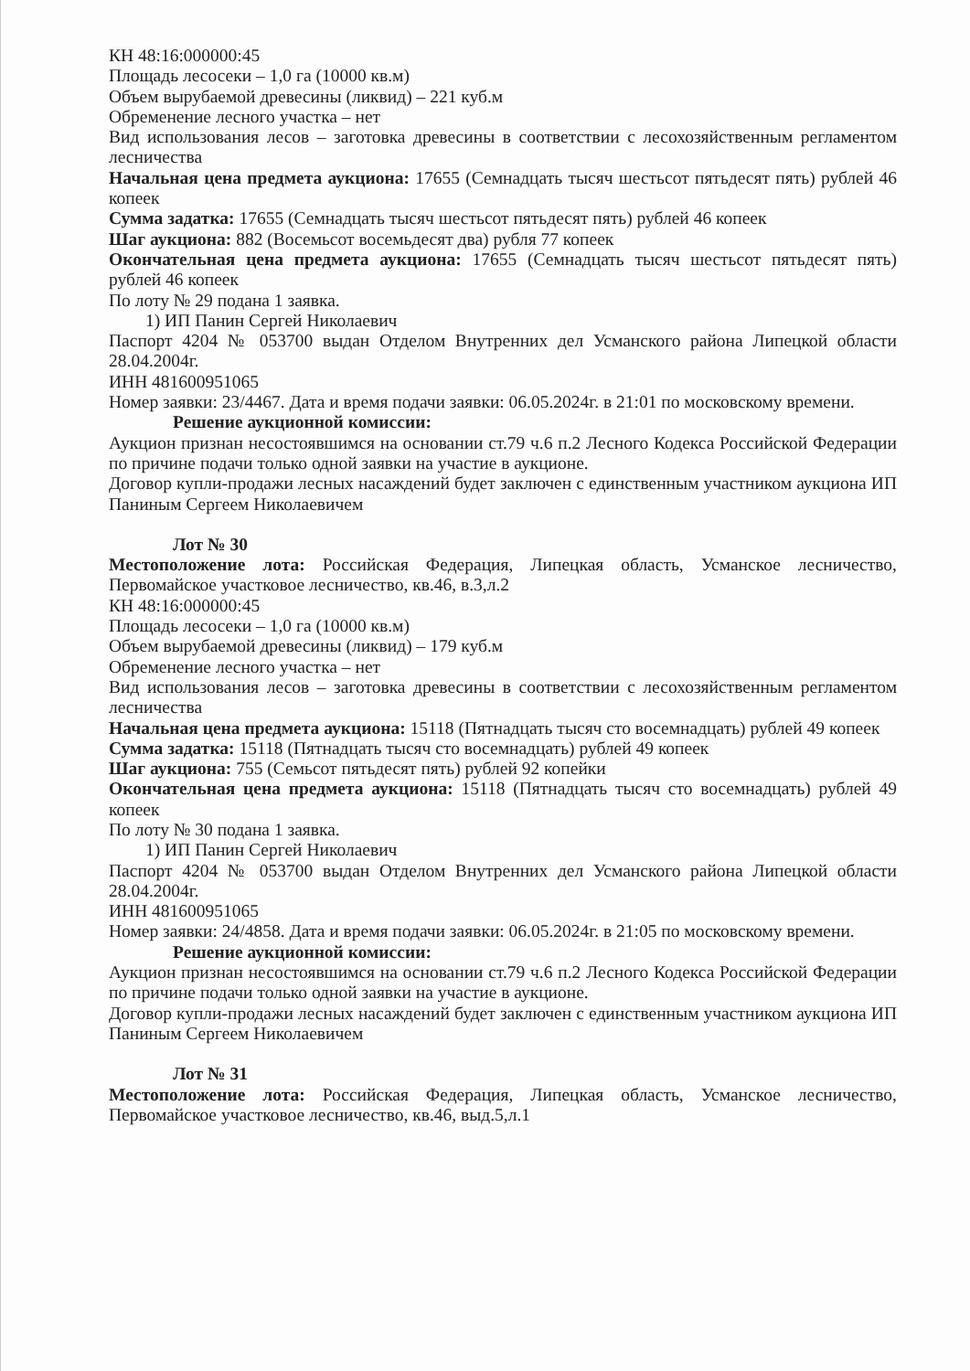КН 48:16:000000:45
Площадь лесосеки – 1,0 га (10000 кв.м)
Объем вырубаемой древесины (ликвид) – 221 куб.м
Обременение лесного участка – нет
Вид использования лесов – заготовка древесины в соответствии с лесохозяйственным регламентом лесничества
Начальная цена предмета аукциона: 17655 (Семнадцать тысяч шестьсот пятьдесят пять) рублей 46 копеек
Сумма задатка: 17655 (Семнадцать тысяч шестьсот пятьдесят пять) рублей 46 копеек
Шаг аукциона: 882 (Восемьсот восемьдесят два) рубля 77 копеек
Окончательная цена предмета аукциона: 17655 (Семнадцать тысяч шестьсот пятьдесят пять) рублей 46 копеек
По лоту № 29 подана 1 заявка.
1) ИП Панин Сергей Николаевич
Паспорт 4204 № 053700 выдан Отделом Внутренних дел Усманского района Липецкой области 28.04.2004г.
ИНН 481600951065
Номер заявки: 23/4467. Дата и время подачи заявки: 06.05.2024г. в 21:01 по московскому времени.
Решение аукционной комиссии:
Аукцион признан несостоявшимся на основании ст.79 ч.6 п.2 Лесного Кодекса Российской Федерации по причине подачи только одной заявки на участие в аукционе.
Договор купли-продажи лесных насаждений будет заключен с единственным участником аукциона ИП Паниным Сергеем Николаевичем
Лот № 30
Местоположение лота: Российская Федерация, Липецкая область, Усманское лесничество, Первомайское участковое лесничество, кв.46, в.3,л.2
КН 48:16:000000:45
Площадь лесосеки – 1,0 га (10000 кв.м)
Объем вырубаемой древесины (ликвид) – 179 куб.м
Обременение лесного участка – нет
Вид использования лесов – заготовка древесины в соответствии с лесохозяйственным регламентом лесничества
Начальная цена предмета аукциона: 15118 (Пятнадцать тысяч сто восемнадцать) рублей 49 копеек
Сумма задатка: 15118 (Пятнадцать тысяч сто восемнадцать) рублей 49 копеек
Шаг аукциона: 755 (Семьсот пятьдесят пять) рублей 92 копейки
Окончательная цена предмета аукциона: 15118 (Пятнадцать тысяч сто восемнадцать) рублей 49 копеек
По лоту № 30 подана 1 заявка.
1) ИП Панин Сергей Николаевич
Паспорт 4204 № 053700 выдан Отделом Внутренних дел Усманского района Липецкой области 28.04.2004г.
ИНН 481600951065
Номер заявки: 24/4858. Дата и время подачи заявки: 06.05.2024г. в 21:05 по московскому времени.
Решение аукционной комиссии:
Аукцион признан несостоявшимся на основании ст.79 ч.6 п.2 Лесного Кодекса Российской Федерации по причине подачи только одной заявки на участие в аукционе.
Договор купли-продажи лесных насаждений будет заключен с единственным участником аукциона ИП Паниным Сергеем Николаевичем
Лот № 31
Местоположение лота: Российская Федерация, Липецкая область, Усманское лесничество, Первомайское участковое лесничество, кв.46, выд.5,л.1